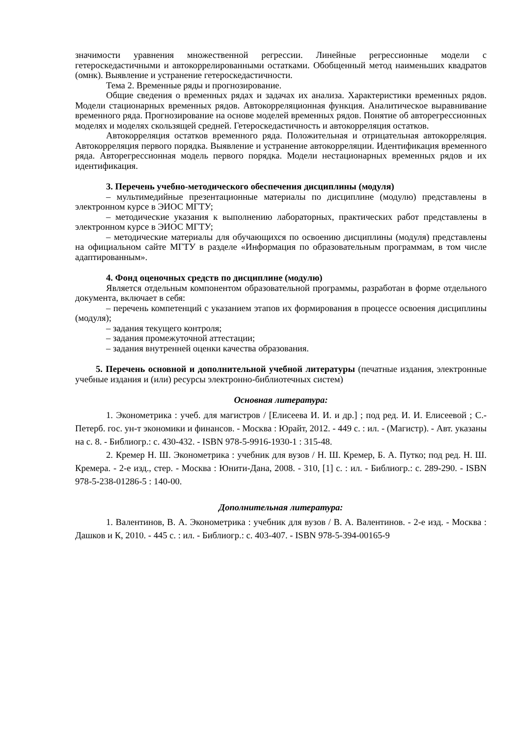значимости уравнения множественной регрессии. Линейные регрессионные модели с гетероскедастичными и автокоррелированными остатками. Обобщенный метод наименьших квадратов (омнк). Выявление и устранение гетероскедастичности.
Тема 2. Временные ряды и прогнозирование.
Общие сведения о временных рядах и задачах их анализа. Характеристики временных рядов. Модели стационарных временных рядов. Автокорреляционная функция. Аналитическое выравнивание временного ряда. Прогнозирование на основе моделей временных рядов. Понятие об авторегрессионных моделях и моделях скользящей средней. Гетероскедастичность и автокорреляция остатков.
Автокорреляция остатков временного ряда. Положительная и отрицательная автокорреляция. Автокорреляция первого порядка. Выявление и устранение автокорреляции. Идентификация временного ряда. Авторегрессионная модель первого порядка. Модели нестационарных временных рядов и их идентификация.
3. Перечень учебно-методического обеспечения дисциплины (модуля)
– мультимедийные презентационные материалы по дисциплине (модулю) представлены в электронном курсе в ЭИОС МГТУ;
– методические указания к выполнению лабораторных, практических работ представлены в электронном курсе в ЭИОС МГТУ;
– методические материалы для обучающихся по освоению дисциплины (модуля) представлены на официальном сайте МГТУ в разделе «Информация по образовательным программам, в том числе адаптированным».
4. Фонд оценочных средств по дисциплине (модулю)
Является отдельным компонентом образовательной программы, разработан в форме отдельного документа, включает в себя:
– перечень компетенций с указанием этапов их формирования в процессе освоения дисциплины (модуля);
– задания текущего контроля;
– задания промежуточной аттестации;
– задания внутренней оценки качества образования.
5. Перечень основной и дополнительной учебной литературы (печатные издания, электронные учебные издания и (или) ресурсы электронно-библиотечных систем)
Основная литература:
1. Эконометрика : учеб. для магистров / [Елисеева И. И. и др.] ; под ред. И. И. Елисеевой ; С.-Петерб. гос. ун-т экономики и финансов. - Москва : Юрайт, 2012. - 449 с. : ил. - (Магистр). - Авт. указаны на с. 8. - Библиогр.: с. 430-432. - ISBN 978-5-9916-1930-1 : 315-48.
2. Кремер Н. Ш. Эконометрика : учебник для вузов / Н. Ш. Кремер, Б. А. Путко; под ред. Н. Ш. Кремера. - 2-е изд., стер. - Москва : Юнити-Дана, 2008. - 310, [1] с. : ил. - Библиогр.: с. 289-290. - ISBN 978-5-238-01286-5 : 140-00.
Дополнительная литература:
1. Валентинов, В. А. Эконометрика : учебник для вузов / В. А. Валентинов. - 2-е изд. - Москва : Дашков и К, 2010. - 445 с. : ил. - Библиогр.: с. 403-407. - ISBN 978-5-394-00165-9